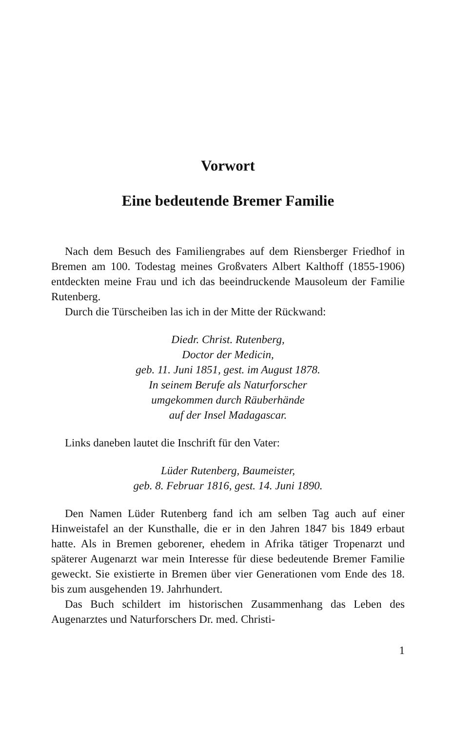Vorwort
Eine bedeutende Bremer Familie
Nach dem Besuch des Familiengrabes auf dem Riensberger Friedhof in Bremen am 100. Todestag meines Großvaters Albert Kalthoff (1855-1906) entdeckten meine Frau und ich das beeindruckende Mausoleum der Familie Rutenberg.
Durch die Türscheiben las ich in der Mitte der Rückwand:
Diedr. Christ. Rutenberg,
Doctor der Medicin,
geb. 11. Juni 1851, gest. im August 1878.
In seinem Berufe als Naturforscher
umgekommen durch Räuberhände
auf der Insel Madagascar.
Links daneben lautet die Inschrift für den Vater:
Lüder Rutenberg, Baumeister,
geb. 8. Februar 1816, gest. 14. Juni 1890.
Den Namen Lüder Rutenberg fand ich am selben Tag auch auf einer Hinweistafel an der Kunsthalle, die er in den Jahren 1847 bis 1849 erbaut hatte. Als in Bremen geborener, ehedem in Afrika tätiger Tropenarzt und späterer Augenarzt war mein Interesse für diese bedeutende Bremer Familie geweckt. Sie existierte in Bremen über vier Generationen vom Ende des 18. bis zum ausgehenden 19. Jahrhundert.
Das Buch schildert im historischen Zusammenhang das Leben des Augenarztes und Naturforschers Dr. med. Christi-
1